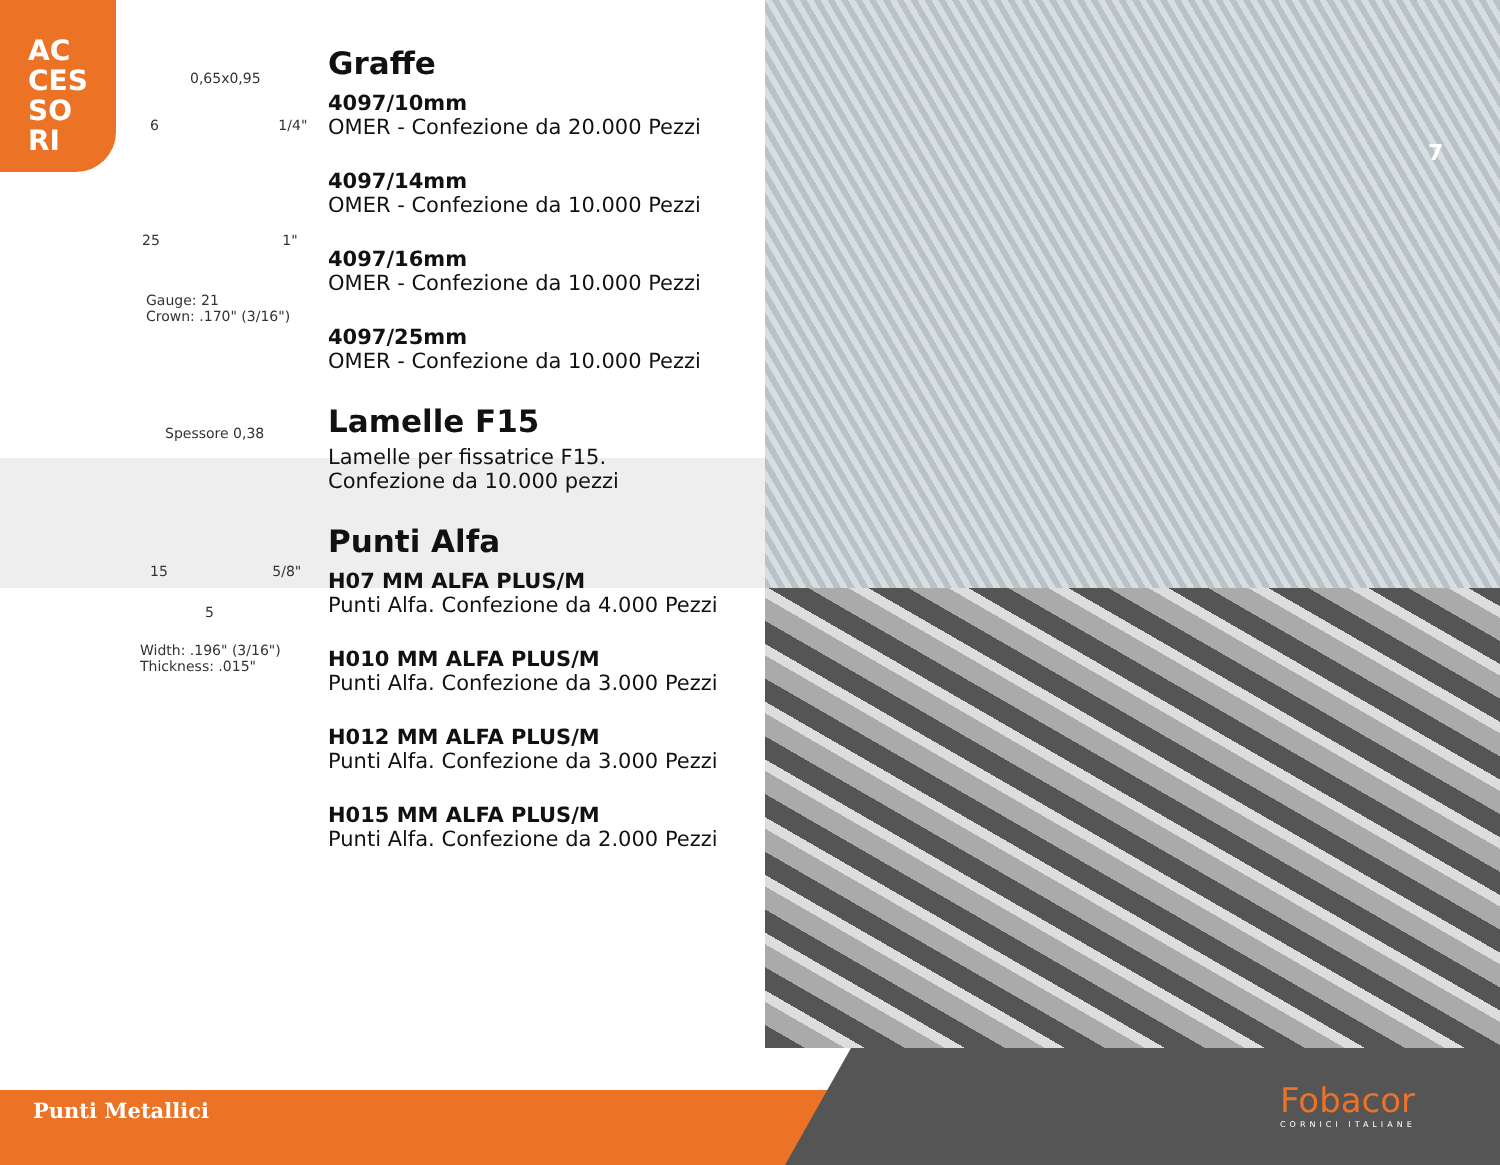AC
CES
SO
RI
0,65x0,95
6 1/4"
25 1"
Gauge: 21
Crown: .170" (3/16")
Spessore 0,38
15 5/8"
5
Width: .196" (3/16")
Thickness: .015"
Graffe
4097/10mm
OMER - Confezione da 20.000 Pezzi
4097/14mm
OMER - Confezione da 10.000 Pezzi
4097/16mm
OMER - Confezione da 10.000 Pezzi
4097/25mm
OMER - Confezione da 10.000 Pezzi
Lamelle F15
Lamelle per fissatrice F15.
Confezione da 10.000 pezzi
Punti Alfa
H07 MM ALFA PLUS/M
Punti Alfa. Confezione da 4.000 Pezzi
H010 MM ALFA PLUS/M
Punti Alfa. Confezione da 3.000 Pezzi
H012 MM ALFA PLUS/M
Punti Alfa. Confezione da 3.000 Pezzi
H015 MM ALFA PLUS/M
Punti Alfa. Confezione da 2.000 Pezzi
7
Punti Metallici Fobacor
CORNICI ITALIANE